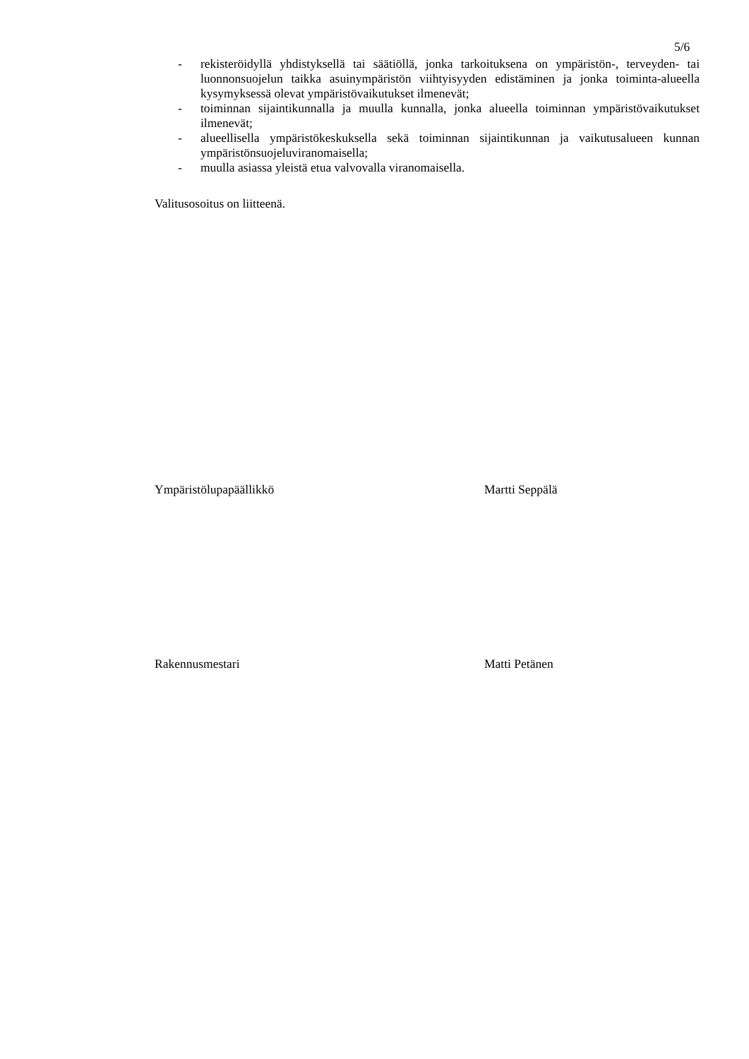5/6
- rekisteröidyllä yhdistyksellä tai säätiöllä, jonka tarkoituksena on ympäristön-, terveyden- tai luonnonsuojelun taikka asuinympäristön viihtyisyyden edistäminen ja jonka toiminta-alueella kysymyksessä olevat ympäristövaikutukset ilmenevät;
- toiminnan sijaintikunnalla ja muulla kunnalla, jonka alueella toiminnan ympäristövaikutukset ilmenevät;
- alueellisella ympäristökeskuksella sekä toiminnan sijaintikunnan ja vaikutusalueen kunnan ympäristönsuojeluviranomaisella;
- muulla asiassa yleistä etua valvovalla viranomaisella.
Valitusosoitus on liitteenä.
Ympäristölupapäällikkö Martti Seppälä
Rakennusmestari Matti Petänen